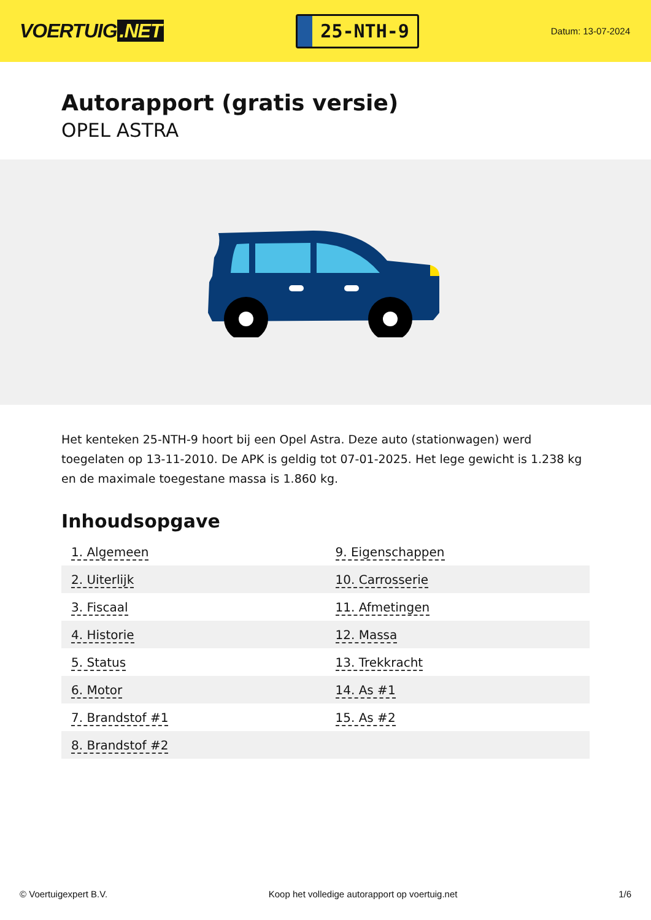VOERTUIG.NET
25-NTH-9
Datum: 13-07-2024
Autorapport (gratis versie)
OPEL ASTRA
Het kenteken 25-NTH-9 hoort bij een Opel Astra. Deze auto (stationwagen) werd toegelaten op 13-11-2010. De APK is geldig tot 07-01-2025. Het lege gewicht is 1.238 kg en de maximale toegestane massa is 1.860 kg.
Inhoudsopgave
| 1. Algemeen | 9. Eigenschappen |
| 2. Uiterlijk | 10. Carrosserie |
| 3. Fiscaal | 11. Afmetingen |
| 4. Historie | 12. Massa |
| 5. Status | 13. Trekkracht |
| 6. Motor | 14. As #1 |
| 7. Brandstof #1 | 15. As #2 |
| 8. Brandstof #2 | |
© Voertuigexpert B.V. Koop het volledige autorapport op voertuig.net 1/6